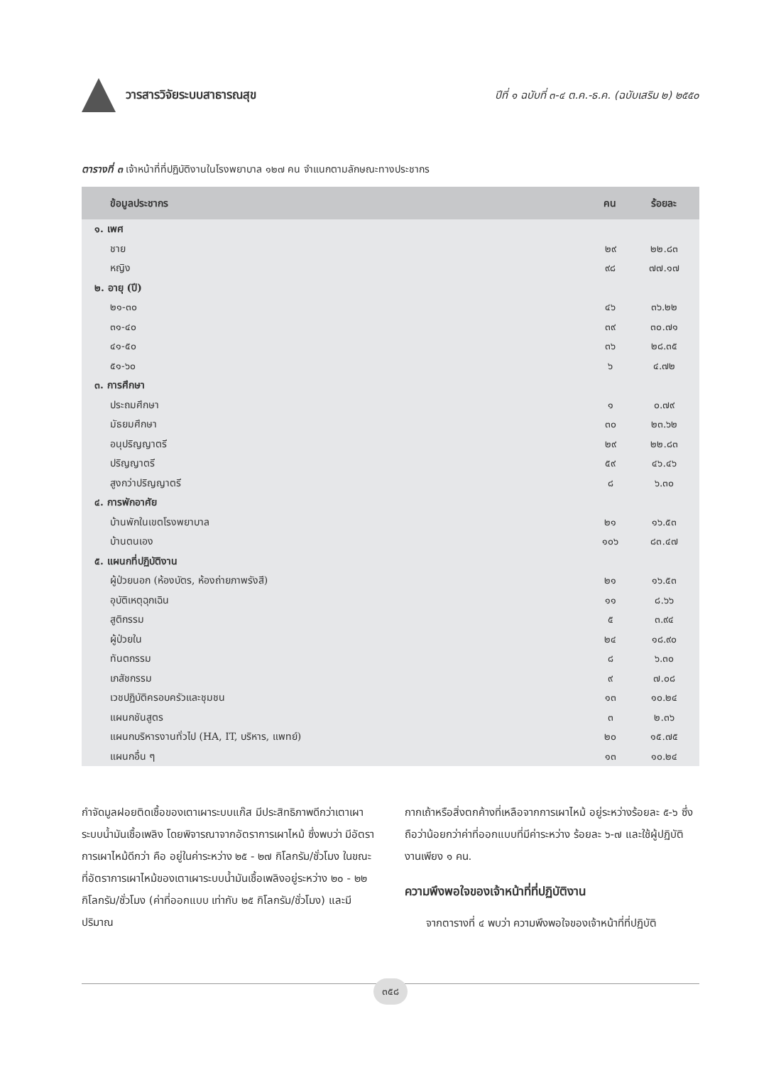วารสารวิจัยระบบสาธารณสุข
ปีที่ ๑ ฉบับที่ ๓-๔ ต.ค.-ธ.ค. (ฉบับเสริม ๒) ๒๕๕๐
ตารางที่ ๓ เจ้าหน้าที่ที่ปฏิบัติงานในโรงพยาบาล ๑๒๗ คน จำแนกตามลักษณะทางประชากร
| ข้อมูลประชากร | คน | ร้อยละ |
| --- | --- | --- |
| ๑. เพศ | | |
| ชาย | ๒๙ | ๒๒.๘๓ |
| หญิง | ๙๘ | ๗๗.๑๗ |
| ๒. อายุ (ปี) | | |
| ๒๑-๓๐ | ๔๖ | ๓๖.๒๒ |
| ๓๑-๔๐ | ๓๙ | ๓๐.๗๑ |
| ๔๑-๕๐ | ๓๖ | ๒๘.๓๕ |
| ๕๑-๖๐ | ๖ | ๔.๗๒ |
| ๓. การศึกษา | | |
| ประถมศึกษา | ๑ | ๐.๗๙ |
| มัธยมศึกษา | ๓๐ | ๒๓.๖๒ |
| อนุปริญญาตรี | ๒๙ | ๒๒.๘๓ |
| ปริญญาตรี | ๕๙ | ๔๖.๔๖ |
| สูงกว่าปริญญาตรี | ๘ | ๖.๓๐ |
| ๔. การพักอาศัย | | |
| บ้านพักในเขตโรงพยาบาล | ๒๑ | ๑๖.๕๓ |
| บ้านตนเอง | ๑๐๖ | ๘๓.๔๗ |
| ๕. แผนกที่ปฏิบัติงาน | | |
| ผู้ป่วยนอก (ห้องบัตร, ห้องถ่ายภาพรังสี) | ๒๑ | ๑๖.๕๓ |
| อุบัติเหตุฉุกเฉิน | ๑๑ | ๘.๖๖ |
| สูติกรรม | ๕ | ๓.๙๔ |
| ผู้ป่วยใน | ๒๔ | ๑๘.๙๐ |
| ทันตกรรม | ๘ | ๖.๓๐ |
| เภสัชกรรม | ๙ | ๗.๐๘ |
| เวชปฏิบัติครอบครัวและชุมชน | ๑๓ | ๑๐.๒๔ |
| แผนกชันสูตร | ๓ | ๒.๓๖ |
| แผนกบริหารงานทั่วไป (HA, IT, บริหาร, แพทย์) | ๒๐ | ๑๕.๗๕ |
| แผนกอื่น ๆ | ๑๓ | ๑๐.๒๔ |
กำจัดมูลฝอยติดเชื้อของเตาเผาระบบแก๊ส มีประสิทธิภาพดีกว่าเตาเผาระบบน้ำมันเชื้อเพลิง โดยพิจารณาจากอัตราการเผาไหม้ ซึ่งพบว่า มีอัตราการเผาไหม้ดีกว่า คือ อยู่ในค่าระหว่าง ๒๕ - ๒๗ กิโลกรัม/ชั่วโมง ในขณะที่อัตราการเผาไหม้ของเตาเผาระบบน้ำมันเชื้อเพลิงอยู่ระหว่าง ๒๐ - ๒๒ กิโลกรัม/ชั่วโมง (ค่าที่ออกแบบ เท่ากับ ๒๕ กิโลกรัม/ชั่วโมง) และมีปริมาณ
กากเถ้าหรือสิ่งตกค้างที่เหลือจากการเผาไหม้ อยู่ระหว่างร้อยละ ๕-๖ ซึ่งถือว่าน้อยกว่าค่าที่ออกแบบที่มีค่าระหว่าง ร้อยละ ๖-๗ และใช้ผู้ปฏิบัติงานเพียง ๑ คน.
ความพึงพอใจของเจ้าหน้าที่ที่ปฏิบัติงาน
จากตารางที่ ๔ พบว่า ความพึงพอใจของเจ้าหน้าที่ที่ปฏิบัติ
๓๕๘